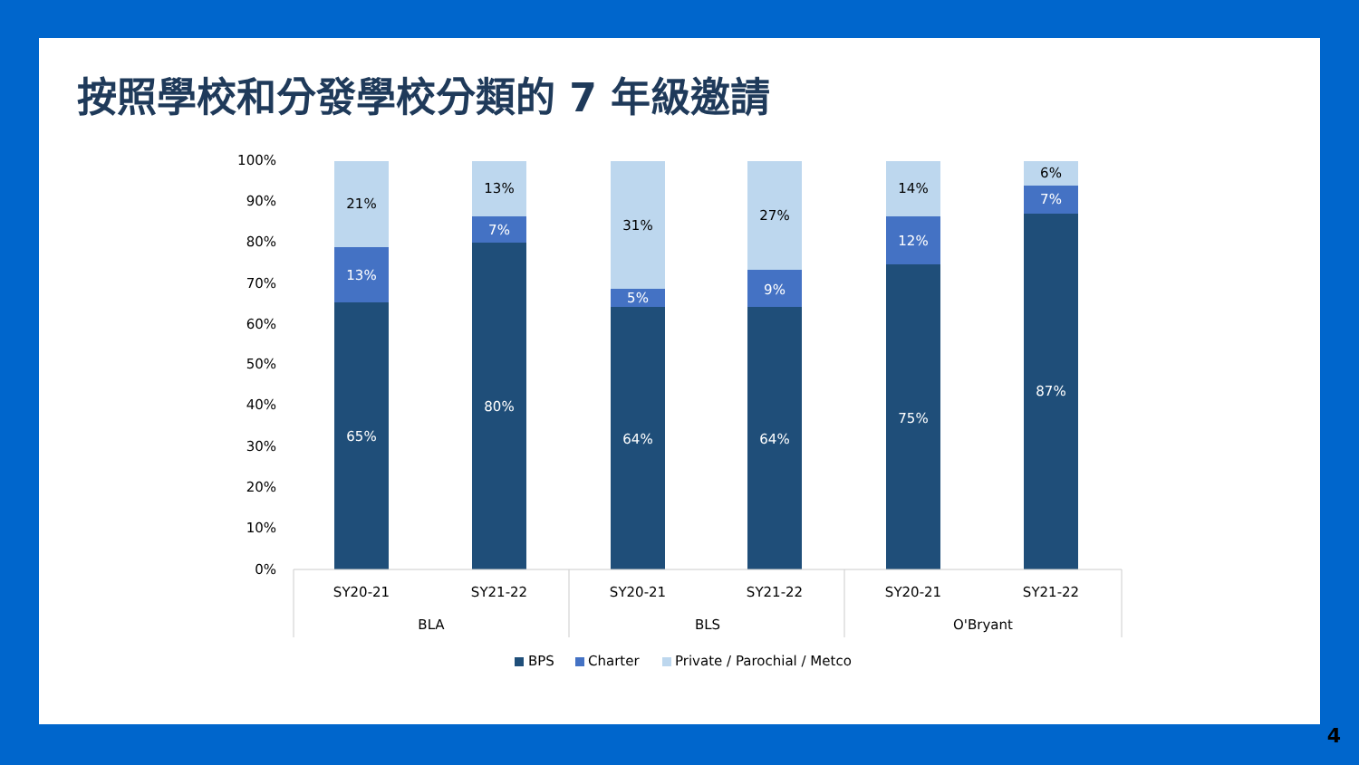按照學校和分發學校分類的 7 年級邀請
100%
90%
80%
70%
60%
50%
40%
30%
20%
10%
0%
65%
80%
64%
64%
75%
87%
13%
7%
5%
9%
12%
7%
21%
13%
31%
27%
14%
6%
SY20-21
SY21-22
SY20-21
SY21-22
SY20-21
SY21-22
BLA
BLS
O'Bryant
BPS
Charter
Private / Parochial / Metco
4